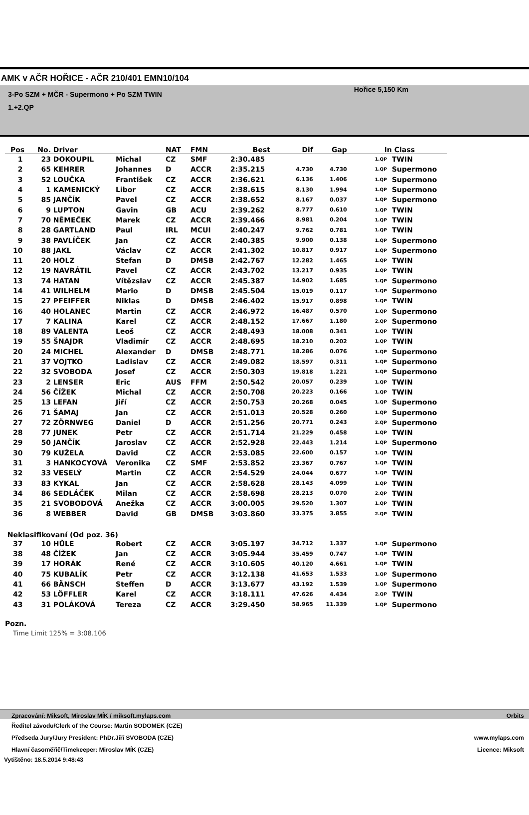AMK v AČR HOŘICE - AČR 210/401 EMN10/104
3-Po SZM + MČR - Supermono + Po SZM TWIN
1.+2.QP
Hořice 5,150 Km
| Pos | No. | Driver | | NAT | FMN | Best | Dif | Gap | In | Class |
| --- | --- | --- | --- | --- | --- | --- | --- | --- | --- | --- |
| 1 | 23 | DOKOUPIL | Michal | CZ | SMF | 2:30.485 | | | 1.QP | TWIN |
| 2 | 65 | KEHRER | Johannes | D | ACCR | 2:35.215 | 4.730 | 4.730 | 1.QP | Supermono |
| 3 | 52 | LOUČKA | František | CZ | ACCR | 2:36.621 | 6.136 | 1.406 | 1.QP | Supermono |
| 4 | 1 | KAMENICKÝ | Libor | CZ | ACCR | 2:38.615 | 8.130 | 1.994 | 1.QP | Supermono |
| 5 | 85 | JANČÍK | Pavel | CZ | ACCR | 2:38.652 | 8.167 | 0.037 | 1.QP | Supermono |
| 6 | 9 | LUPTON | Gavin | GB | ACU | 2:39.262 | 8.777 | 0.610 | 1.QP | TWIN |
| 7 | 70 | NĚMEČEK | Marek | CZ | ACCR | 2:39.466 | 8.981 | 0.204 | 1.QP | TWIN |
| 8 | 28 | GARTLAND | Paul | IRL | MCUI | 2:40.247 | 9.762 | 0.781 | 1.QP | TWIN |
| 9 | 38 | PAVLÍČEK | Jan | CZ | ACCR | 2:40.385 | 9.900 | 0.138 | 1.QP | Supermono |
| 10 | 88 | JAKL | Václav | CZ | ACCR | 2:41.302 | 10.817 | 0.917 | 1.QP | Supermono |
| 11 | 20 | HOLZ | Stefan | D | DMSB | 2:42.767 | 12.282 | 1.465 | 1.QP | TWIN |
| 12 | 19 | NAVRÁTIL | Pavel | CZ | ACCR | 2:43.702 | 13.217 | 0.935 | 1.QP | TWIN |
| 13 | 74 | HATAN | Vítězslav | CZ | ACCR | 2:45.387 | 14.902 | 1.685 | 1.QP | Supermono |
| 14 | 41 | WILHELM | Mario | D | DMSB | 2:45.504 | 15.019 | 0.117 | 1.QP | Supermono |
| 15 | 27 | PFEIFFER | Niklas | D | DMSB | 2:46.402 | 15.917 | 0.898 | 1.QP | TWIN |
| 16 | 40 | HOLANEC | Martin | CZ | ACCR | 2:46.972 | 16.487 | 0.570 | 1.QP | Supermono |
| 17 | 7 | KALINA | Karel | CZ | ACCR | 2:48.152 | 17.667 | 1.180 | 2.QP | Supermono |
| 18 | 89 | VALENTA | Leoš | CZ | ACCR | 2:48.493 | 18.008 | 0.341 | 1.QP | TWIN |
| 19 | 55 | ŠNAJDR | Vladimír | CZ | ACCR | 2:48.695 | 18.210 | 0.202 | 1.QP | TWIN |
| 20 | 24 | MICHEL | Alexander | D | DMSB | 2:48.771 | 18.286 | 0.076 | 1.QP | Supermono |
| 21 | 37 | VOJTKO | Ladislav | CZ | ACCR | 2:49.082 | 18.597 | 0.311 | 1.QP | Supermono |
| 22 | 32 | SVOBODA | Josef | CZ | ACCR | 2:50.303 | 19.818 | 1.221 | 1.QP | Supermono |
| 23 | 2 | LENSER | Eric | AUS | FFM | 2:50.542 | 20.057 | 0.239 | 1.QP | TWIN |
| 24 | 56 | ČÍŽEK | Michal | CZ | ACCR | 2:50.708 | 20.223 | 0.166 | 1.QP | TWIN |
| 25 | 13 | LEFAN | Jiří | CZ | ACCR | 2:50.753 | 20.268 | 0.045 | 1.QP | Supermono |
| 26 | 71 | ŠAMAJ | Jan | CZ | ACCR | 2:51.013 | 20.528 | 0.260 | 1.QP | Supermono |
| 27 | 72 | ZÖRNWEG | Daniel | D | ACCR | 2:51.256 | 20.771 | 0.243 | 2.QP | Supermono |
| 28 | 77 | JUNEK | Petr | CZ | ACCR | 2:51.714 | 21.229 | 0.458 | 1.QP | TWIN |
| 29 | 50 | JANČÍK | Jaroslav | CZ | ACCR | 2:52.928 | 22.443 | 1.214 | 1.QP | Supermono |
| 30 | 79 | KUŽELA | David | CZ | ACCR | 2:53.085 | 22.600 | 0.157 | 1.QP | TWIN |
| 31 | 3 | HANKOCYOVÁ | Veronika | CZ | SMF | 2:53.852 | 23.367 | 0.767 | 1.QP | TWIN |
| 32 | 33 | VESELÝ | Martin | CZ | ACCR | 2:54.529 | 24.044 | 0.677 | 1.QP | TWIN |
| 33 | 83 | KYKAL | Jan | CZ | ACCR | 2:58.628 | 28.143 | 4.099 | 1.QP | TWIN |
| 34 | 86 | SEDLÁČEK | Milan | CZ | ACCR | 2:58.698 | 28.213 | 0.070 | 2.QP | TWIN |
| 35 | 21 | SVOBODOVÁ | Anežka | CZ | ACCR | 3:00.005 | 29.520 | 1.307 | 1.QP | TWIN |
| 36 | 8 | WEBBER | David | GB | DMSB | 3:03.860 | 33.375 | 3.855 | 2.QP | TWIN |
| Neklasifikovaní (Od poz. 36) | | | | | | | | | | |
| 37 | 10 | HŮLE | Robert | CZ | ACCR | 3:05.197 | 34.712 | 1.337 | 1.QP | Supermono |
| 38 | 48 | ČÍŽEK | Jan | CZ | ACCR | 3:05.944 | 35.459 | 0.747 | 1.QP | TWIN |
| 39 | 17 | HORÁK | René | CZ | ACCR | 3:10.605 | 40.120 | 4.661 | 1.QP | TWIN |
| 40 | 75 | KUBALÍK | Petr | CZ | ACCR | 3:12.138 | 41.653 | 1.533 | 1.QP | Supermono |
| 41 | 66 | BÄNSCH | Steffen | D | ACCR | 3:13.677 | 43.192 | 1.539 | 1.QP | Supermono |
| 42 | 53 | LÖFFLER | Karel | CZ | ACCR | 3:18.111 | 47.626 | 4.434 | 2.QP | TWIN |
| 43 | 31 | POLÁKOVÁ | Tereza | CZ | ACCR | 3:29.450 | 58.965 | 11.339 | 1.QP | Supermono |
Pozn.
Time Limit 125% = 3:08.106
Zpracování: Miksoft, Miroslav MÍK / miksoft.mylaps.com Orbits
Ředitel závodu/Clerk of the Course: Martin SODOMEK (CZE)
Předseda Jury/Jury President: PhDr.Jiří SVOBODA (CZE) www.mylaps.com
Hlavní časoměřič/Timekeeper: Miroslav MÍK (CZE) Licence: Miksoft
Vytištěno: 18.5.2014 9:48:43